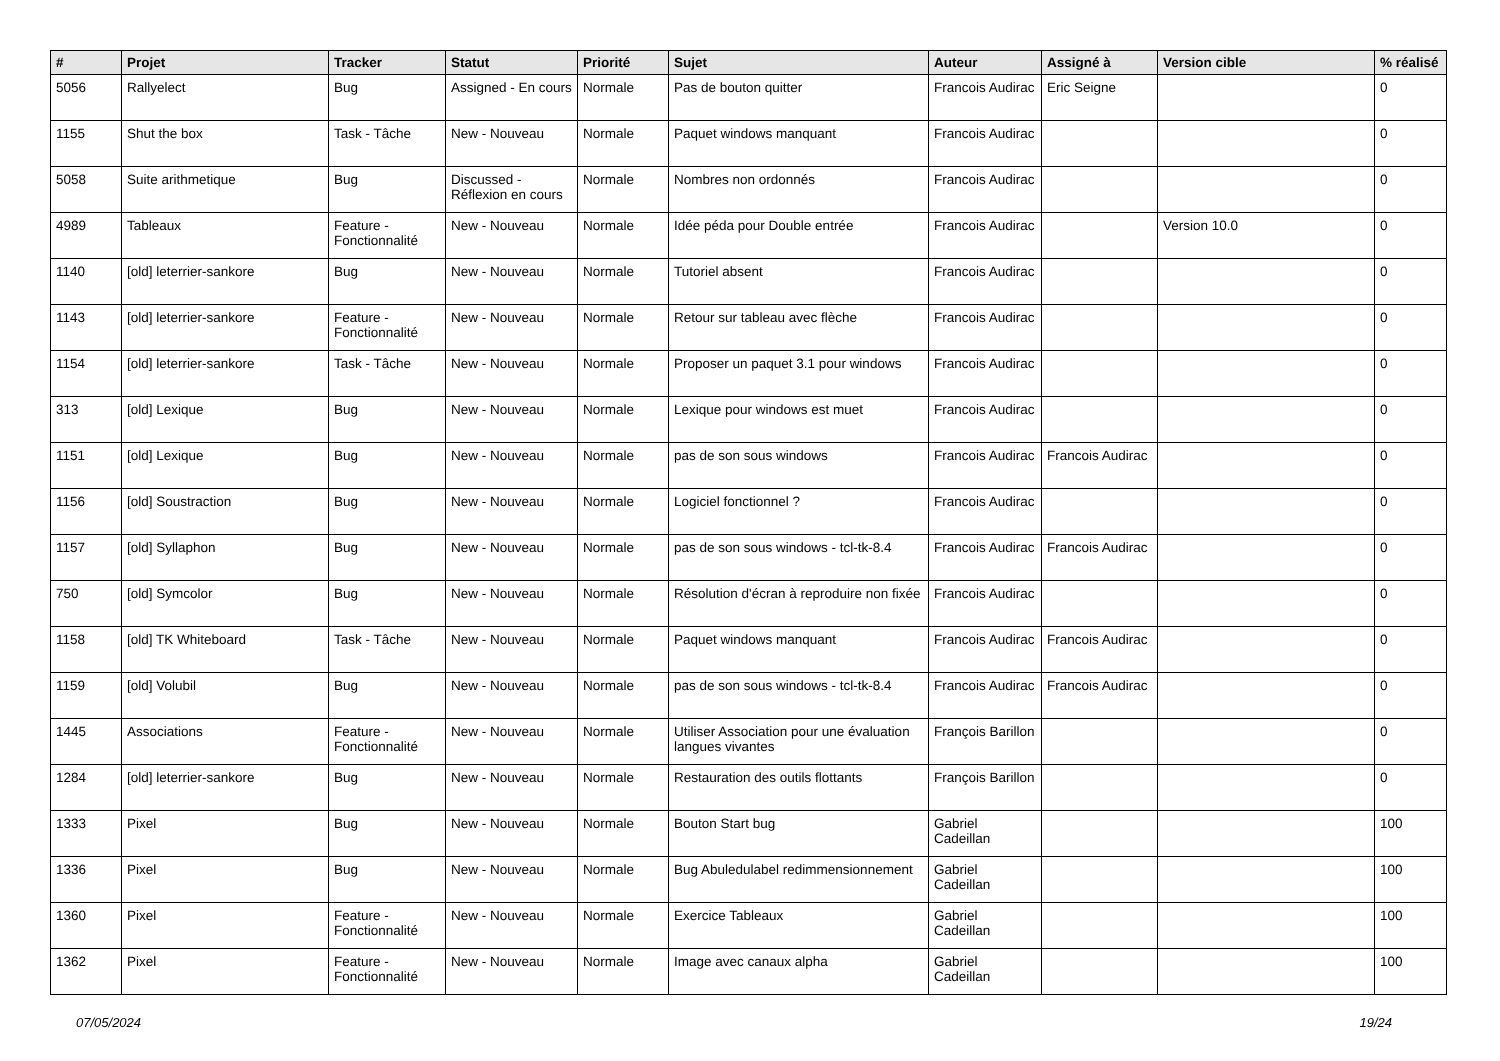| # | Projet | Tracker | Statut | Priorité | Sujet | Auteur | Assigné à | Version cible | % réalisé |
| --- | --- | --- | --- | --- | --- | --- | --- | --- | --- |
| 5056 | Rallyelect | Bug | Assigned - En cours | Normale | Pas de bouton quitter | Francois Audirac | Eric Seigne | | 0 |
| 1155 | Shut the box | Task - Tâche | New - Nouveau | Normale | Paquet windows manquant | Francois Audirac | | | 0 |
| 5058 | Suite arithmetique | Bug | Discussed - Réflexion en cours | Normale | Nombres non ordonnés | Francois Audirac | | | 0 |
| 4989 | Tableaux | Feature - Fonctionnalité | New - Nouveau | Normale | Idée péda pour Double entrée | Francois Audirac | | Version 10.0 | 0 |
| 1140 | [old] leterrier-sankore | Bug | New - Nouveau | Normale | Tutoriel absent | Francois Audirac | | | 0 |
| 1143 | [old] leterrier-sankore | Feature - Fonctionnalité | New - Nouveau | Normale | Retour sur tableau avec flèche | Francois Audirac | | | 0 |
| 1154 | [old] leterrier-sankore | Task - Tâche | New - Nouveau | Normale | Proposer un paquet 3.1 pour windows | Francois Audirac | | | 0 |
| 313 | [old] Lexique | Bug | New - Nouveau | Normale | Lexique pour windows est muet | Francois Audirac | | | 0 |
| 1151 | [old] Lexique | Bug | New - Nouveau | Normale | pas de son sous windows | Francois Audirac | Francois Audirac | | 0 |
| 1156 | [old] Soustraction | Bug | New - Nouveau | Normale | Logiciel fonctionnel ? | Francois Audirac | | | 0 |
| 1157 | [old] Syllaphon | Bug | New - Nouveau | Normale | pas de son sous windows - tcl-tk-8.4 | Francois Audirac | Francois Audirac | | 0 |
| 750 | [old] Symcolor | Bug | New - Nouveau | Normale | Résolution d'écran à reproduire non fixée | Francois Audirac | | | 0 |
| 1158 | [old] TK Whiteboard | Task - Tâche | New - Nouveau | Normale | Paquet windows manquant | Francois Audirac | Francois Audirac | | 0 |
| 1159 | [old] Volubil | Bug | New - Nouveau | Normale | pas de son sous windows - tcl-tk-8.4 | Francois Audirac | Francois Audirac | | 0 |
| 1445 | Associations | Feature - Fonctionnalité | New - Nouveau | Normale | Utiliser Association pour une évaluation langues vivantes | François Barillon | | | 0 |
| 1284 | [old] leterrier-sankore | Bug | New - Nouveau | Normale | Restauration des outils flottants | François Barillon | | | 0 |
| 1333 | Pixel | Bug | New - Nouveau | Normale | Bouton Start bug | Gabriel Cadeillan | | | 100 |
| 1336 | Pixel | Bug | New - Nouveau | Normale | Bug Abuledulabel redimmensionnement | Gabriel Cadeillan | | | 100 |
| 1360 | Pixel | Feature - Fonctionnalité | New - Nouveau | Normale | Exercice Tableaux | Gabriel Cadeillan | | | 100 |
| 1362 | Pixel | Feature - Fonctionnalité | New - Nouveau | Normale | Image avec canaux alpha | Gabriel Cadeillan | | | 100 |
07/05/2024 19/24